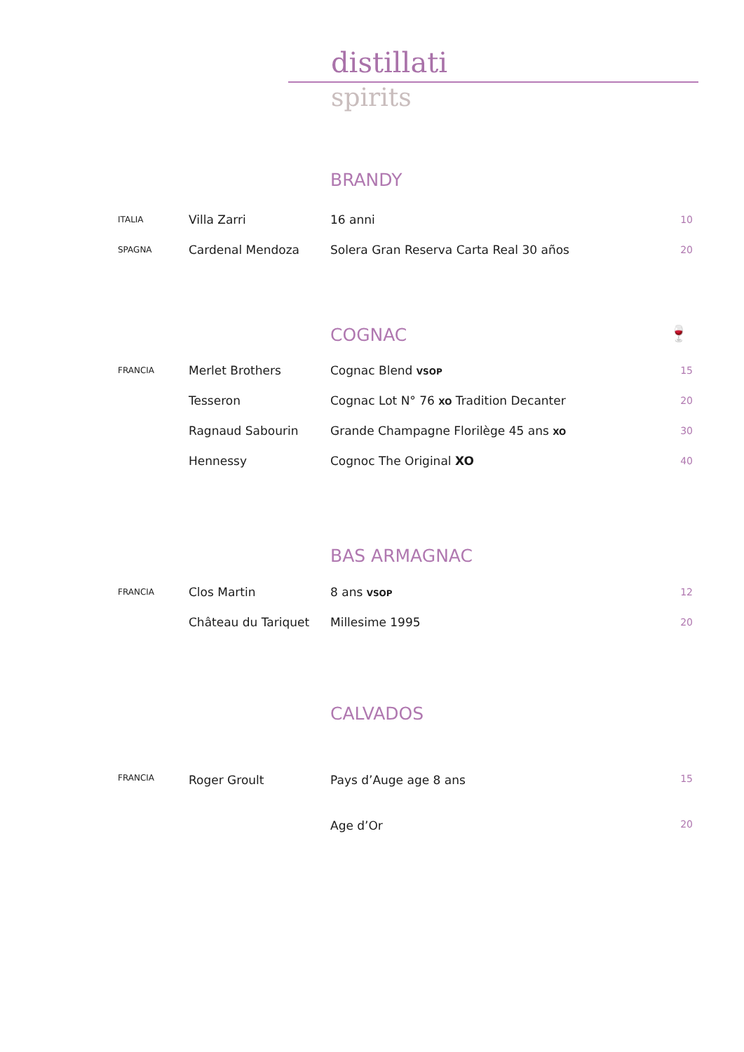distillati
spirits
BRANDY
| ITALIA | Villa Zarri | 16 anni | 10 |
| SPAGNA | Cardenal Mendoza | Solera Gran Reserva Carta Real 30 años | 20 |
COGNAC 🍷
| FRANCIA | Merlet Brothers | Cognac Blend VSOP | 15 |
| | Tesseron | Cognac Lot N° 76 XO Tradition Decanter | 20 |
| | Ragnaud Sabourin | Grande Champagne Florilège 45 ans XO | 30 |
| | Hennessy | Cognoc The Original XO | 40 |
BAS ARMAGNAC
| FRANCIA | Clos Martin | 8 ans VSOP | 12 |
| | Château du Tariquet | Millesime 1995 | 20 |
CALVADOS
| FRANCIA | Roger Groult | Pays d’Auge age 8 ans | 15 |
| | | Age d’Or | 20 |